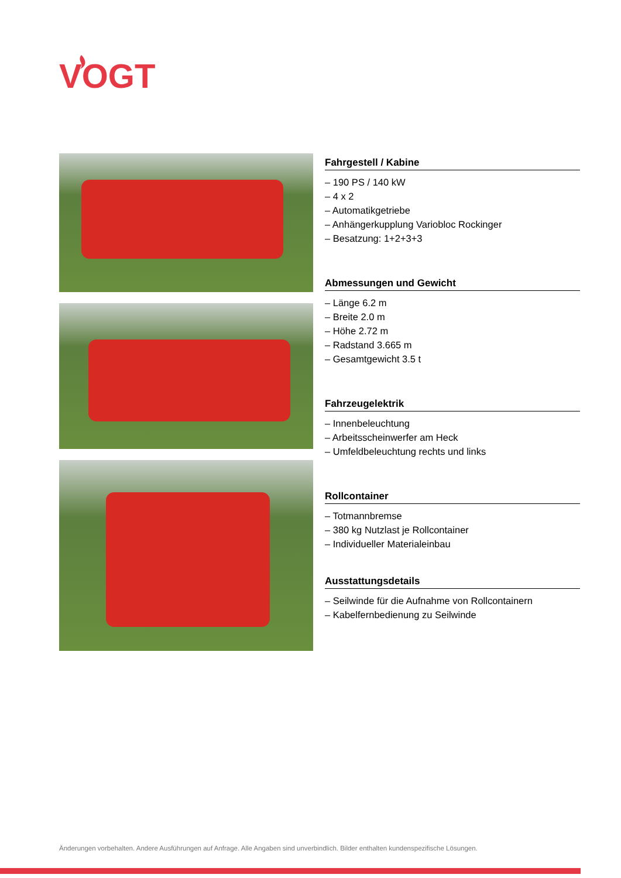VOGT
Fahrgestell / Kabine
– 190 PS / 140 kW
– 4 x 2
– Automatikgetriebe
– Anhängerkupplung Variobloc Rockinger
– Besatzung: 1+2+3+3
Abmessungen und Gewicht
– Länge 6.2 m
– Breite 2.0 m
– Höhe 2.72 m
– Radstand 3.665 m
– Gesamtgewicht 3.5 t
Fahrzeugelektrik
– Innenbeleuchtung
– Arbeitsscheinwerfer am Heck
– Umfeldbeleuchtung rechts und links
Rollcontainer
– Totmannbremse
– 380 kg Nutzlast je Rollcontainer
– Individueller Materialeinbau
Ausstattungsdetails
– Seilwinde für die Aufnahme von Rollcontainern
– Kabelfernbedienung zu Seilwinde
Änderungen vorbehalten. Andere Ausführungen auf Anfrage. Alle Angaben sind unverbindlich. Bilder enthalten kundenspezifische Lösungen.